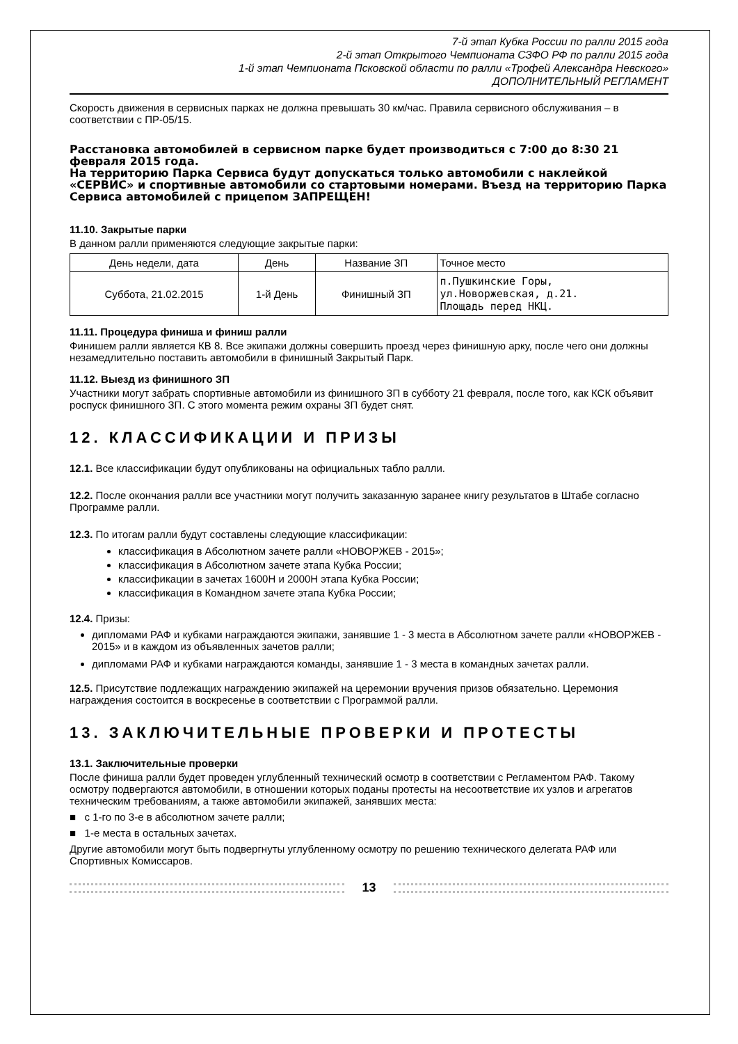7-й этап Кубка России по ралли 2015 года
2-й этап Открытого Чемпионата СЗФО РФ по ралли 2015 года
1-й этап Чемпионата Псковской области по ралли «Трофей Александра Невского»
ДОПОЛНИТЕЛЬНЫЙ РЕГЛАМЕНТ
Скорость движения в сервисных парках не должна превышать 30 км/час. Правила сервисного обслуживания – в соответствии с ПР-05/15.
Расстановка автомобилей в сервисном парке будет производиться с 7:00 до 8:30 21 февраля 2015 года.
На территорию Парка Сервиса будут допускаться только автомобили с наклейкой «СЕРВИС» и спортивные автомобили со стартовыми номерами. Въезд на территорию Парка Сервиса автомобилей с прицепом ЗАПРЕЩЕН!
11.10. Закрытые парки
В данном ралли применяются следующие закрытые парки:
| День недели, дата | День | Название ЗП | Точное место |
| --- | --- | --- | --- |
| Суббота, 21.02.2015 | 1-й День | Финишный ЗП | п.Пушкинские Горы, ул.Новоржевская, д.21. Площадь перед НКЦ. |
11.11. Процедура финиша и финиш ралли
Финишем ралли является КВ 8. Все экипажи должны совершить проезд через финишную арку, после чего они должны незамедлительно поставить автомобили в финишный Закрытый Парк.
11.12. Выезд из финишного ЗП
Участники могут забрать спортивные автомобили из финишного ЗП в субботу 21 февраля, после того, как КСК объявит роспуск финишного ЗП. С этого момента режим охраны ЗП будет снят.
12. КЛАССИФИКАЦИИ И ПРИЗЫ
12.1. Все классификации будут опубликованы на официальных табло ралли.
12.2. После окончания ралли все участники могут получить заказанную заранее книгу результатов в Штабе согласно Программе ралли.
12.3. По итогам ралли будут составлены следующие классификации:
классификация в Абсолютном зачете ралли «НОВОРЖЕВ - 2015»;
классификация в Абсолютном зачете этапа Кубка России;
классификации в зачетах 1600Н и 2000Н этапа Кубка России;
классификация в Командном зачете этапа Кубка России;
12.4. Призы:
дипломами РАФ и кубками награждаются экипажи, занявшие 1 - 3 места в Абсолютном зачете ралли «НОВОРЖЕВ - 2015» и в каждом из объявленных зачетов ралли;
дипломами РАФ и кубками награждаются команды, занявшие 1 - 3 места в командных зачетах ралли.
12.5. Присутствие подлежащих награждению экипажей на церемонии вручения призов обязательно. Церемония награждения состоится в воскресенье в соответствии с Программой ралли.
13. ЗАКЛЮЧИТЕЛЬНЫЕ ПРОВЕРКИ И ПРОТЕСТЫ
13.1. Заключительные проверки
После финиша ралли будет проведен углубленный технический осмотр в соответствии с Регламентом РАФ. Такому осмотру подвергаются автомобили, в отношении которых поданы протесты на несоответствие их узлов и агрегатов техническим требованиям, а также автомобили экипажей, занявших места:
■ с 1-го по 3-е в абсолютном зачете ралли;
■ 1-е места в остальных зачетах.
Другие автомобили могут быть подвергнуты углубленному осмотру по решению технического делегата РАФ или Спортивных Комиссаров.
13